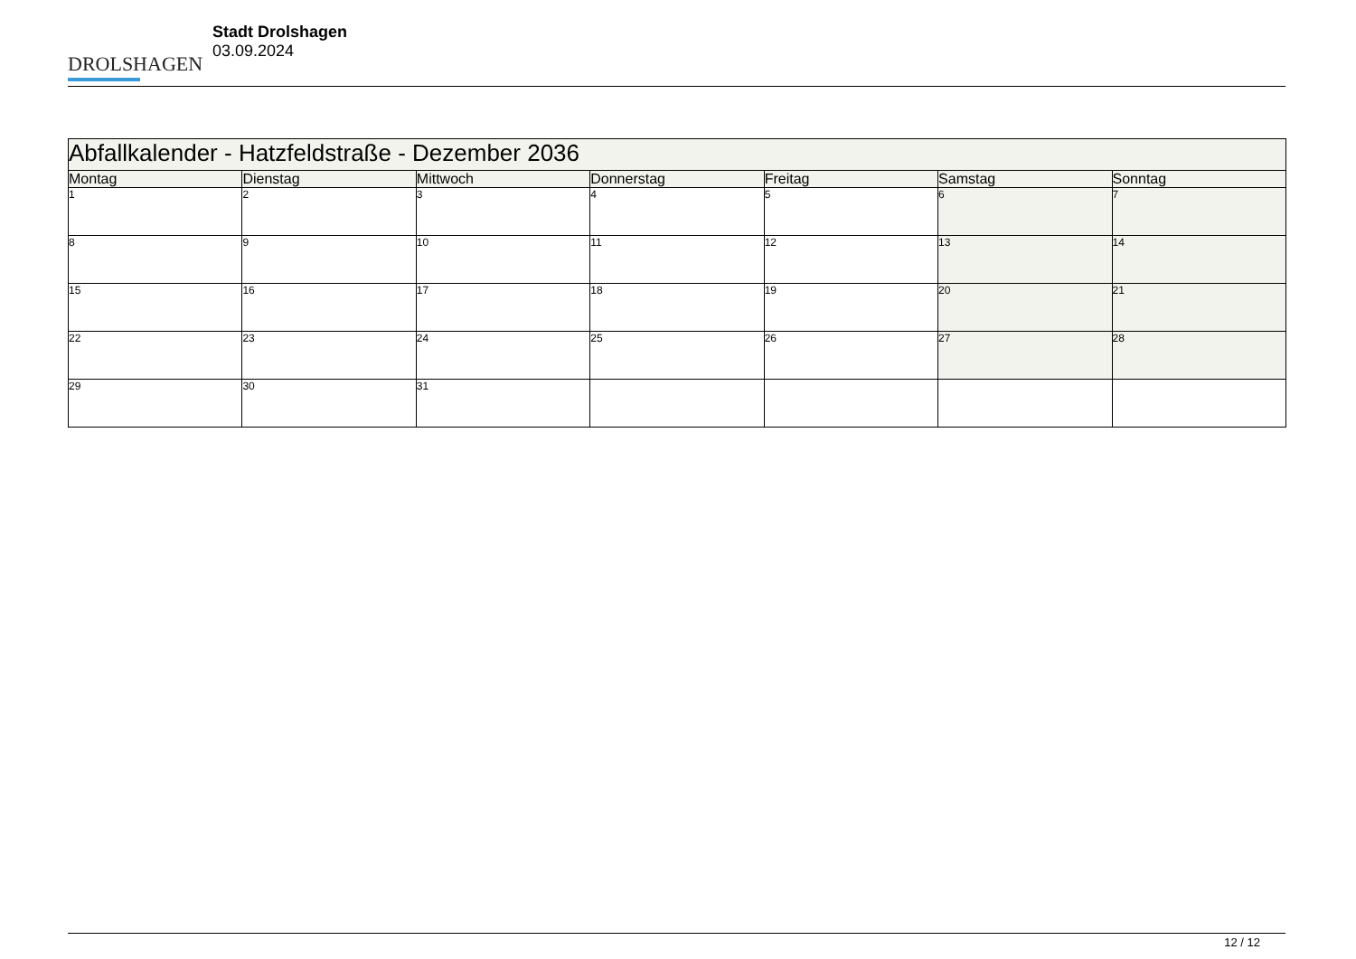DROLSHAGEN
Stadt Drolshagen
03.09.2024
| Abfallkalender - Hatzfeldstraße - Dezember 2036 | | | | | | |
| --- | --- | --- | --- | --- | --- | --- |
| Montag | Dienstag | Mittwoch | Donnerstag | Freitag | Samstag | Sonntag |
| 1 | 2 | 3 | 4 | 5 | 6 | 7 |
| 8 | 9 | 10 | 11 | 12 | 13 | 14 |
| 15 | 16 | 17 | 18 | 19 | 20 | 21 |
| 22 | 23 | 24 | 25 | 26 | 27 | 28 |
| 29 | 30 | 31 | | | | |
12 / 12